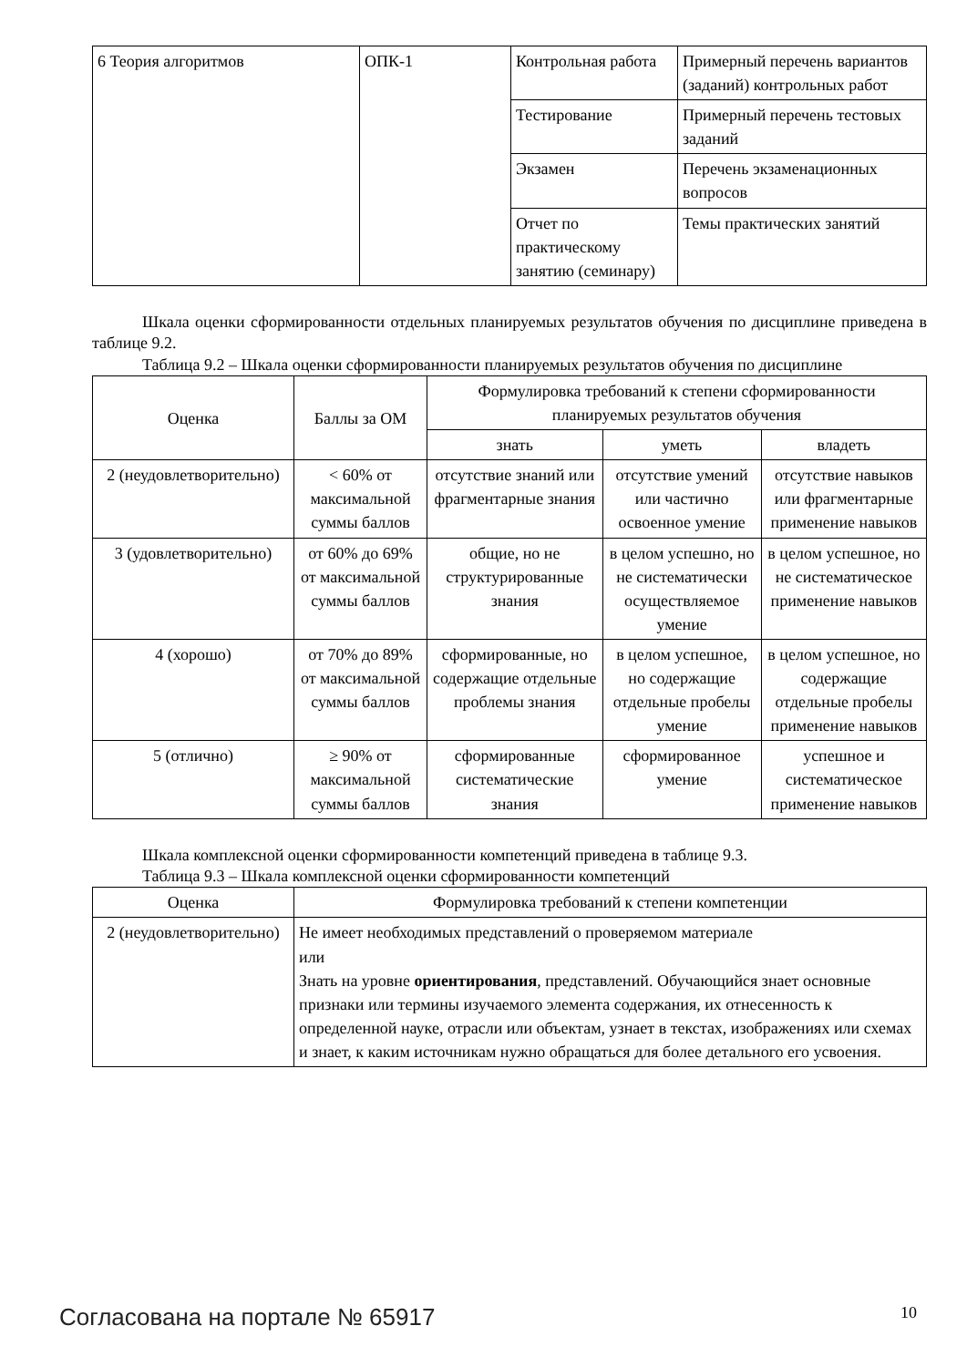| 6 Теория алгоритмов | ОПК-1 | Контрольная работа | Примерный перечень вариантов (заданий) контрольных работ |
| | | Тестирование | Примерный перечень тестовых заданий |
| | | Экзамен | Перечень экзаменационных вопросов |
| | | Отчет по практическому занятию (семинару) | Темы практических занятий |
Шкала оценки сформированности отдельных планируемых результатов обучения по дисциплине приведена в таблице 9.2.
Таблица 9.2 – Шкала оценки сформированности планируемых результатов обучения по дисциплине
| Оценка | Баллы за ОМ | Формулировка требований к степени сформированности планируемых результатов обучения | | |
| --- | --- | --- | --- | --- |
| | | знать | уметь | владеть |
| 2 (неудовлетворительно) | < 60% от максимальной суммы баллов | отсутствие знаний или фрагментарные знания | отсутствие умений или частично освоенное умение | отсутствие навыков или фрагментарные применение навыков |
| 3 (удовлетворительно) | от 60% до 69% от максимальной суммы баллов | общие, но не структурированные знания | в целом успешно, но не систематически осуществляемое умение | в целом успешное, но не систематическое применение навыков |
| 4 (хорошо) | от 70% до 89% от максимальной суммы баллов | сформированные, но содержащие отдельные проблемы знания | в целом успешное, но содержащие отдельные пробелы умение | в целом успешное, но содержащие отдельные пробелы применение навыков |
| 5 (отлично) | ≥ 90% от максимальной суммы баллов | сформированные систематические знания | сформированное умение | успешное и систематическое применение навыков |
Шкала комплексной оценки сформированности компетенций приведена в таблице 9.3.
Таблица 9.3 – Шкала комплексной оценки сформированности компетенций
| Оценка | Формулировка требований к степени компетенции |
| --- | --- |
| 2 (неудовлетворительно) | Не имеет необходимых представлений о проверяемом материале или Знать на уровне ориентирования , представлений. Обучающийся знает основные признаки или термины изучаемого элемента содержания, их отнесенность к определенной науке, отрасли или объектам, узнает в текстах, изображениях или схемах и знает, к каким источникам нужно обращаться для более детального его усвоения. |
Согласована на портале № 65917 10